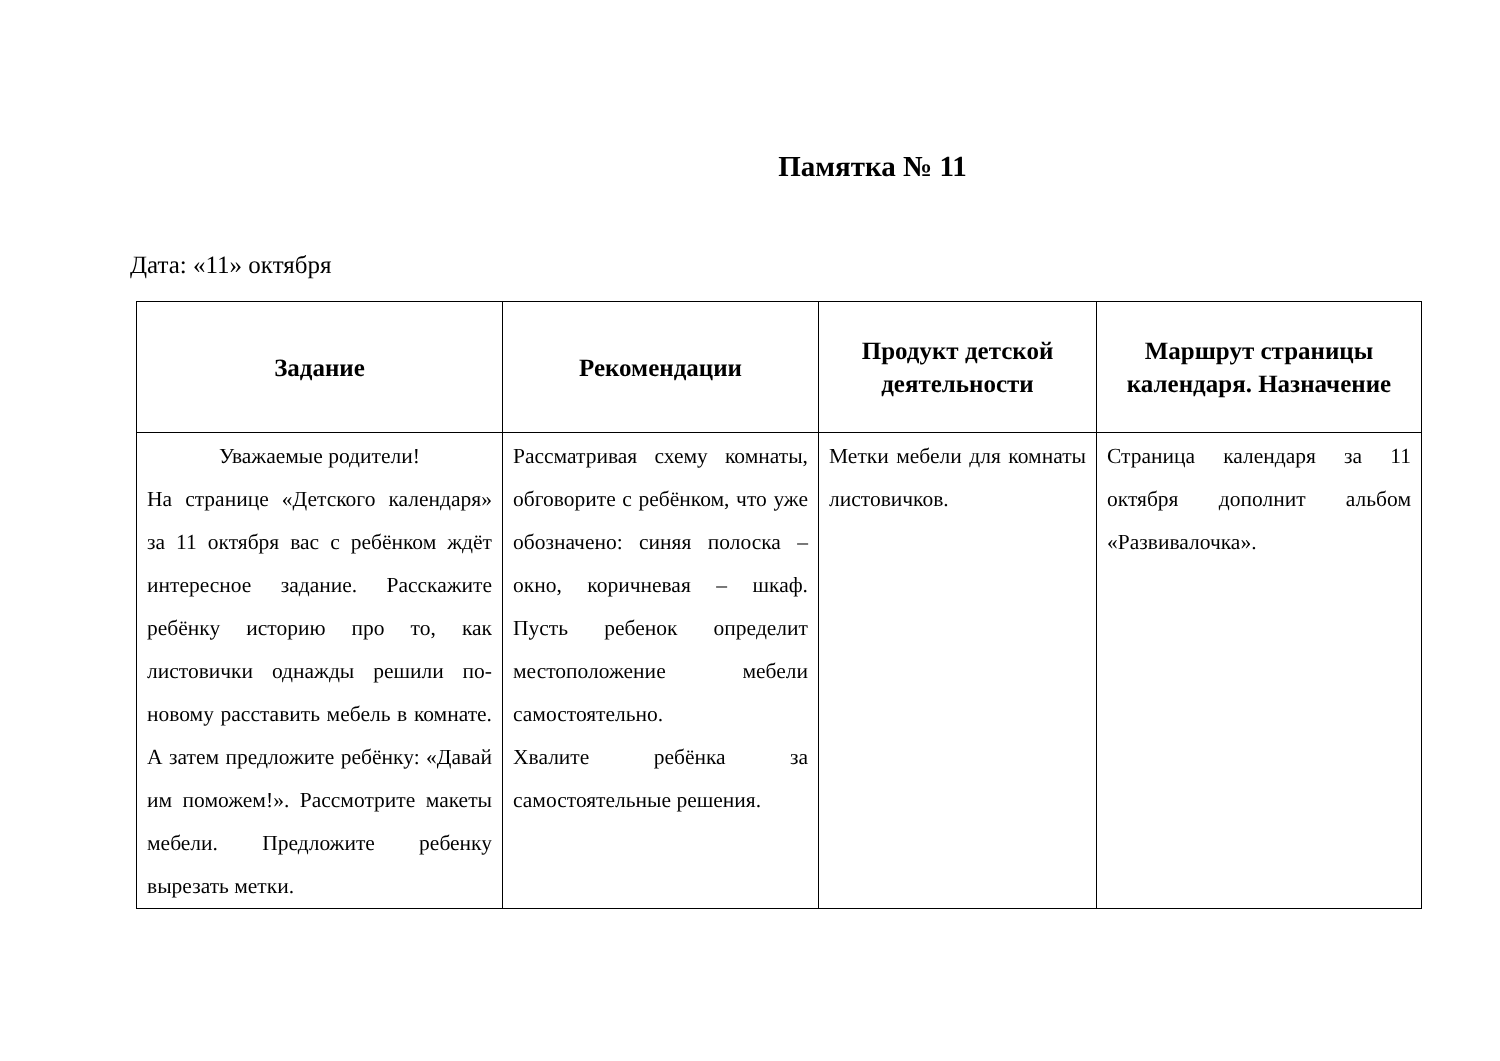Памятка № 11
Дата: «11» октября
| Задание | Рекомендации | Продукт детской деятельности | Маршрут страницы календаря. Назначение |
| --- | --- | --- | --- |
| Уважаемые родители! На странице «Детского календаря» за 11 октября вас с ребёнком ждёт интересное задание. Расскажите ребёнку историю про то, как листовички однажды решили по-новому расставить мебель в комнате. А затем предложите ребёнку: «Давай им поможем!». Рассмотрите макеты мебели. Предложите ребенку вырезать метки. | Рассматривая схему комнаты, обговорите с ребёнком, что уже обозначено: синяя полоска – окно, коричневая – шкаф. Пусть ребенок определит местоположение мебели самостоятельно. Хвалите ребёнка за самостоятельные решения. | Метки мебели для комнаты листовичков. | Страница календаря за 11 октября дополнит альбом «Развивалочка». |